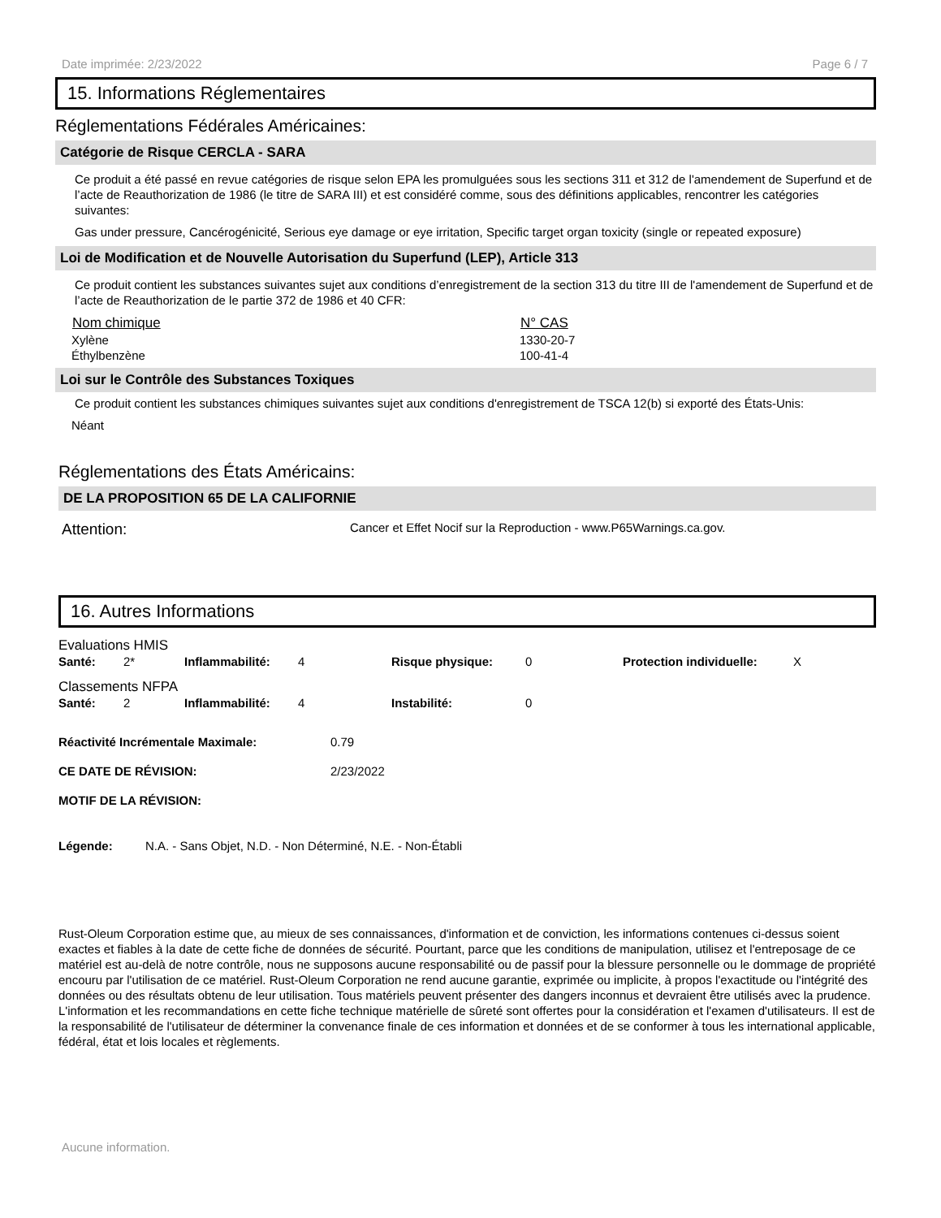Date imprimée: 2/23/2022 Page 6 / 7
15. Informations Réglementaires
Réglementations Fédérales Américaines:
Catégorie de Risque CERCLA - SARA
Ce produit a été passé en revue catégories de risque selon EPA les promulguées sous les sections 311 et 312 de l'amendement de Superfund et de l’acte de Reauthorization de 1986 (le titre de SARA III) et est considéré comme, sous des définitions applicables, rencontrer les catégories suivantes:
Gas under pressure, Cancérogénicité, Serious eye damage or eye irritation, Specific target organ toxicity (single or repeated exposure)
Loi de Modification et de Nouvelle Autorisation du Superfund (LEP), Article 313
Ce produit contient les substances suivantes sujet aux conditions d’enregistrement de la section 313 du titre III de l'amendement de Superfund et de l’acte de Reauthorization de le partie 372 de 1986 et 40 CFR:
| Nom chimique | N° CAS |
| --- | --- |
| Xylène | 1330-20-7 |
| Éthylbenzène | 100-41-4 |
Loi sur le Contrôle des Substances Toxiques
Ce produit contient les substances chimiques suivantes sujet aux conditions d'enregistrement de TSCA 12(b) si exporté des États-Unis:
Néant
Réglementations des États Américains:
DE LA PROPOSITION 65 DE LA CALIFORNIE
Attention: Cancer et Effet Nocif sur la Reproduction - www.P65Warnings.ca.gov.
16. Autres Informations
Evaluations HMIS
| Santé: | 2* | Inflammabilité: | 4 | Risque physique: | 0 | Protection individuelle: | X |
Classements NFPA
| Santé: | 2 | Inflammabilité: | 4 | Instabilité: | 0 |
| Réactivité Incrémentale Maximale: | 0.79 |
| CE DATE DE RÉVISION: | 2/23/2022 |
| MOTIF DE LA RÉVISION: | |
Légende: N.A. - Sans Objet, N.D. - Non Déterminé, N.E. - Non-Établi
Rust-Oleum Corporation estime que, au mieux de ses connaissances, d'information et de conviction, les informations contenues ci-dessus soient exactes et fiables à la date de cette fiche de données de sécurité. Pourtant, parce que les conditions de manipulation, utilisez et l'entreposage de ce matériel est au-delà de notre contrôle, nous ne supposons aucune responsabilité ou de passif pour la blessure personnelle ou le dommage de propriété encouru par l'utilisation de ce matériel. Rust-Oleum Corporation ne rend aucune garantie, exprimée ou implicite, à propos l'exactitude ou l'intégrité des données ou des résultats obtenu de leur utilisation. Tous matériels peuvent présenter des dangers inconnus et devraient être utilisés avec la prudence. L'information et les recommandations en cette fiche technique matérielle de sûreté sont offertes pour la considération et l'examen d'utilisateurs. Il est de la responsabilité de l'utilisateur de déterminer la convenance finale de ces information et données et de se conformer à tous les international applicable, fédéral, état et lois locales et règlements.
Aucune information.